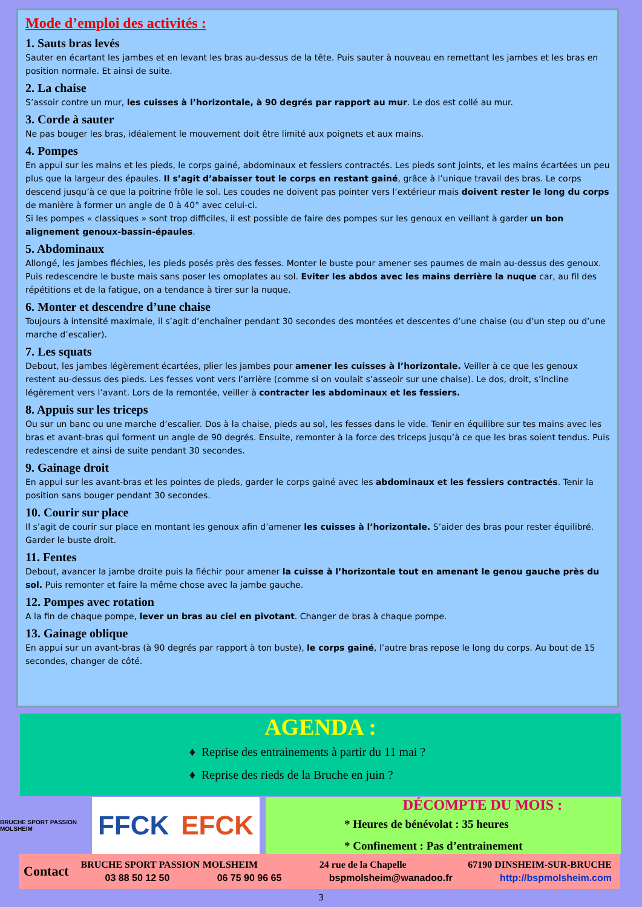Mode d’emploi des activités :
1. Sauts bras levés
Sauter en écartant les jambes et en levant les bras au-dessus de la tête. Puis sauter à nouveau en remettant les jambes et les bras en position normale. Et ainsi de suite.
2. La chaise
S’assoir contre un mur, les cuisses à l’horizontale, à 90 degrés par rapport au mur. Le dos est collé au mur.
3. Corde à sauter
Ne pas bouger les bras, idéalement le mouvement doit être limité aux poignets et aux mains.
4. Pompes
En appui sur les mains et les pieds, le corps gainé, abdominaux et fessiers contractés. Les pieds sont joints, et les mains écartées un peu plus que la largeur des épaules. Il s’agit d’abaisser tout le corps en restant gainé, grâce à l’unique travail des bras. Le corps descend jusqu’à ce que la poitrine frôle le sol. Les coudes ne doivent pas pointer vers l’extérieur mais doivent rester le long du corps de manière à former un angle de 0 à 40° avec celui-ci.
Si les pompes « classiques » sont trop difficiles, il est possible de faire des pompes sur les genoux en veillant à garder un bon alignement genoux-bassin-épaules.
5. Abdominaux
Allongé, les jambes fléchies, les pieds posés près des fesses. Monter le buste pour amener ses paumes de main au-dessus des genoux. Puis redescendre le buste mais sans poser les omoplates au sol. Eviter les abdos avec les mains derrière la nuque car, au fil des répétitions et de la fatigue, on a tendance à tirer sur la nuque.
6. Monter et descendre d’une chaise
Toujours à intensité maximale, il s’agit d’enchaîner pendant 30 secondes des montées et descentes d’une chaise (ou d’un step ou d’une marche d’escalier).
7. Les squats
Debout, les jambes légèrement écartées, plier les jambes pour amener les cuisses à l’horizontale. Veiller à ce que les genoux restent au-dessus des pieds. Les fesses vont vers l’arrière (comme si on voulait s’asseoir sur une chaise). Le dos, droit, s’incline légèrement vers l’avant. Lors de la remontée, veiller à contracter les abdominaux et les fessiers.
8. Appuis sur les triceps
Ou sur un banc ou une marche d’escalier. Dos à la chaise, pieds au sol, les fesses dans le vide. Tenir en équilibre sur tes mains avec les bras et avant-bras qui forment un angle de 90 degrés. Ensuite, remonter à la force des triceps jusqu’à ce que les bras soient tendus. Puis redescendre et ainsi de suite pendant 30 secondes.
9. Gainage droit
En appui sur les avant-bras et les pointes de pieds, garder le corps gainé avec les abdominaux et les fessiers contractés. Tenir la position sans bouger pendant 30 secondes.
10. Courir sur place
Il s’agit de courir sur place en montant les genoux afin d’amener les cuisses à l’horizontale. S’aider des bras pour rester équilibré. Garder le buste droit.
11. Fentes
Debout, avancer la jambe droite puis la fléchir pour amener la cuisse à l’horizontale tout en amenant le genou gauche près du sol. Puis remonter et faire la même chose avec la jambe gauche.
12. Pompes avec rotation
A la fin de chaque pompe, lever un bras au ciel en pivotant. Changer de bras à chaque pompe.
13. Gainage oblique
En appui sur un avant-bras (à 90 degrés par rapport à ton buste), le corps gainé, l’autre bras repose le long du corps. Au bout de 15 secondes, changer de côté.
AGENDA :
Reprise des entrainements à partir du 11 mai ?
Reprise des rieds de la Bruche en juin ?
BRUCHE SPORT PASSION MOLSHEIM
FFCK EFCK
DÉCOMPTE DU MOIS :
* Heures de bénévolat : 35 heures
* Confinement : Pas d’entrainement
Contact
BRUCHE SPORT PASSION MOLSHEIM 24 rue de la Chapelle 67190 DINSHEIM-SUR-BRUCHE
03 88 50 12 50 06 75 90 96 65 bspmolsheim@wanadoo.fr http://bspmolsheim.com
3